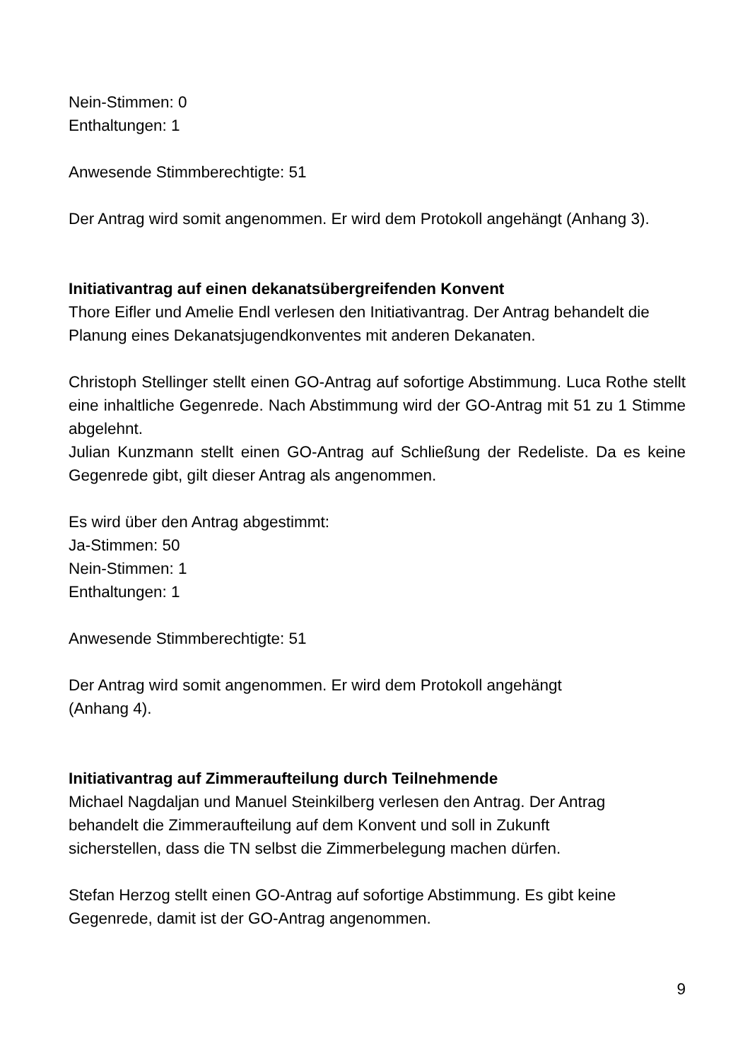Nein-Stimmen: 0
Enthaltungen: 1
Anwesende Stimmberechtigte: 51
Der Antrag wird somit angenommen. Er wird dem Protokoll angehängt (Anhang 3).
Initiativantrag auf einen dekanatsübergreifenden Konvent
Thore Eifler und Amelie Endl verlesen den Initiativantrag. Der Antrag behandelt die Planung eines Dekanatsjugendkonventes mit anderen Dekanaten.
Christoph Stellinger stellt einen GO-Antrag auf sofortige Abstimmung. Luca Rothe stellt eine inhaltliche Gegenrede. Nach Abstimmung wird der GO-Antrag mit 51 zu 1 Stimme abgelehnt.
Julian Kunzmann stellt einen GO-Antrag auf Schließung der Redeliste. Da es keine Gegenrede gibt, gilt dieser Antrag als angenommen.
Es wird über den Antrag abgestimmt:
Ja-Stimmen: 50
Nein-Stimmen: 1
Enthaltungen: 1
Anwesende Stimmberechtigte: 51
Der Antrag wird somit angenommen. Er wird dem Protokoll angehängt
(Anhang 4).
Initiativantrag auf Zimmeraufteilung durch Teilnehmende
Michael Nagdaljan und Manuel Steinkilberg verlesen den Antrag. Der Antrag
behandelt die Zimmeraufteilung auf dem Konvent und soll in Zukunft
sicherstellen, dass die TN selbst die Zimmerbelegung machen dürfen.
Stefan Herzog stellt einen GO-Antrag auf sofortige Abstimmung. Es gibt keine Gegenrede, damit ist der GO-Antrag angenommen.
9